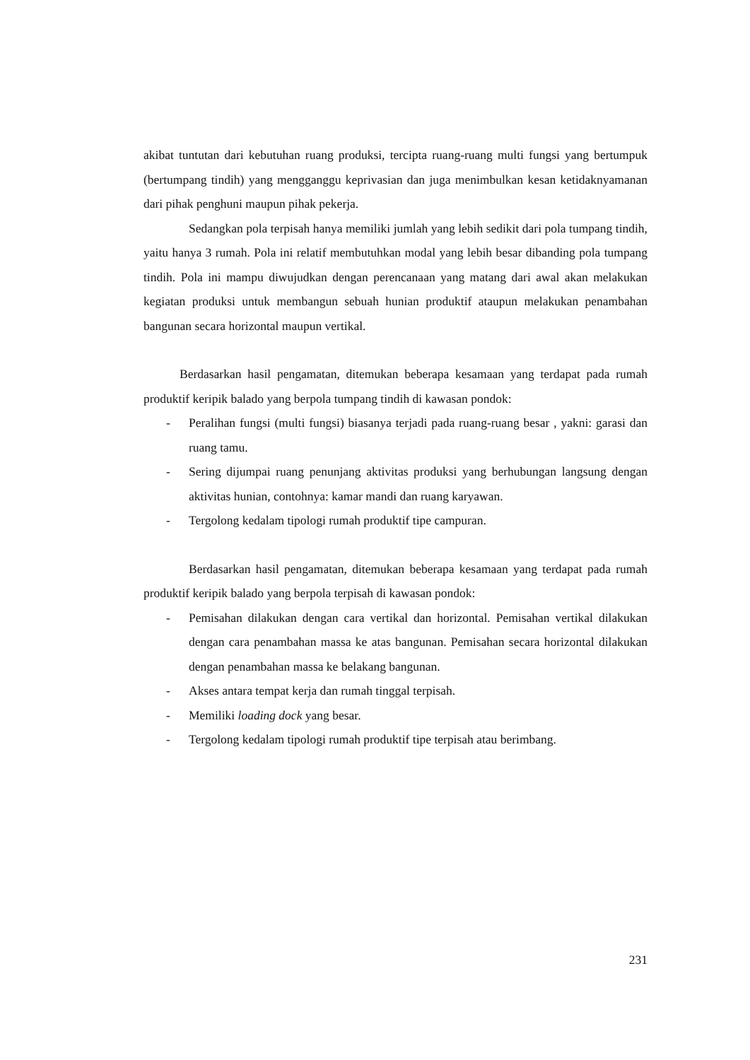akibat tuntutan dari kebutuhan ruang produksi, tercipta ruang-ruang multi fungsi yang bertumpuk (bertumpang tindih) yang mengganggu keprivasian dan juga menimbulkan kesan ketidaknyamanan dari pihak penghuni maupun pihak pekerja.
Sedangkan pola terpisah hanya memiliki jumlah yang lebih sedikit dari pola tumpang tindih, yaitu hanya 3 rumah. Pola ini relatif membutuhkan modal yang lebih besar dibanding pola tumpang tindih. Pola ini mampu diwujudkan dengan perencanaan yang matang dari awal akan melakukan kegiatan produksi untuk membangun sebuah hunian produktif ataupun melakukan penambahan bangunan secara horizontal maupun vertikal.
Berdasarkan hasil pengamatan, ditemukan beberapa kesamaan yang terdapat pada rumah produktif keripik balado yang berpola tumpang tindih di kawasan pondok:
- Peralihan fungsi (multi fungsi) biasanya terjadi pada ruang-ruang besar , yakni: garasi dan ruang tamu.
- Sering dijumpai ruang penunjang aktivitas produksi yang berhubungan langsung dengan aktivitas hunian, contohnya: kamar mandi dan ruang karyawan.
- Tergolong kedalam tipologi rumah produktif tipe campuran.
Berdasarkan hasil pengamatan, ditemukan beberapa kesamaan yang terdapat pada rumah produktif keripik balado yang berpola terpisah di kawasan pondok:
- Pemisahan dilakukan dengan cara vertikal dan horizontal. Pemisahan vertikal dilakukan dengan cara penambahan massa ke atas bangunan. Pemisahan secara horizontal dilakukan dengan penambahan massa ke belakang bangunan.
- Akses antara tempat kerja dan rumah tinggal terpisah.
- Memiliki loading dock yang besar.
- Tergolong kedalam tipologi rumah produktif tipe terpisah atau berimbang.
231